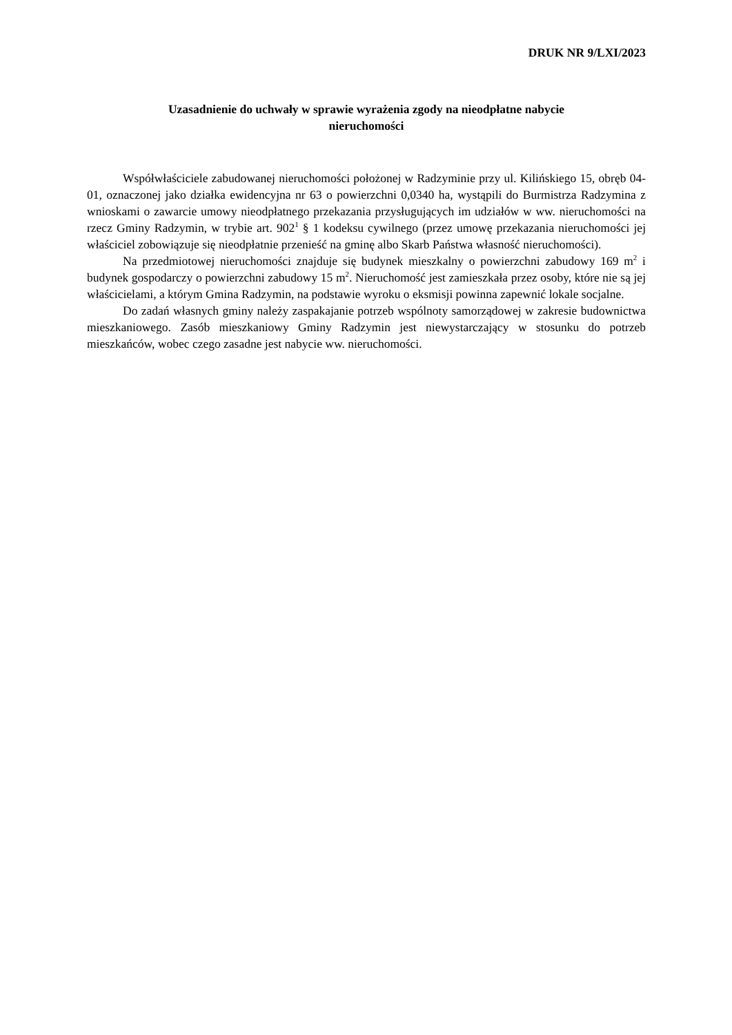DRUK NR 9/LXI/2023
Uzasadnienie do uchwały w sprawie wyrażenia zgody na nieodpłatne nabycie
nieruchomości
Współwłaściciele zabudowanej nieruchomości położonej w Radzyminie przy ul. Kilińskiego 15, obręb 04-01, oznaczonej jako działka ewidencyjna nr 63 o powierzchni 0,0340 ha, wystąpili do Burmistrza Radzymina z wnioskami o zawarcie umowy nieodpłatnego przekazania przysługujących im udziałów w ww. nieruchomości na rzecz Gminy Radzymin, w trybie art. 902<sup>1</sup> § 1 kodeksu cywilnego (przez umowę przekazania nieruchomości jej właściciel zobowiązuje się nieodpłatnie przenieść na gminę albo Skarb Państwa własność nieruchomości).
Na przedmiotowej nieruchomości znajduje się budynek mieszkalny o powierzchni zabudowy 169 m<sup>2</sup> i budynek gospodarczy o powierzchni zabudowy 15 m<sup>2</sup>. Nieruchomość jest zamieszkała przez osoby, które nie są jej właścicielami, a którym Gmina Radzymin, na podstawie wyroku o eksmisji powinna zapewnić lokale socjalne.
Do zadań własnych gminy należy zaspakajanie potrzeb wspólnoty samorządowej w zakresie budownictwa mieszkaniowego. Zasób mieszkaniowy Gminy Radzymin jest niewystarczający w stosunku do potrzeb mieszkańców, wobec czego zasadne jest nabycie ww. nieruchomości.